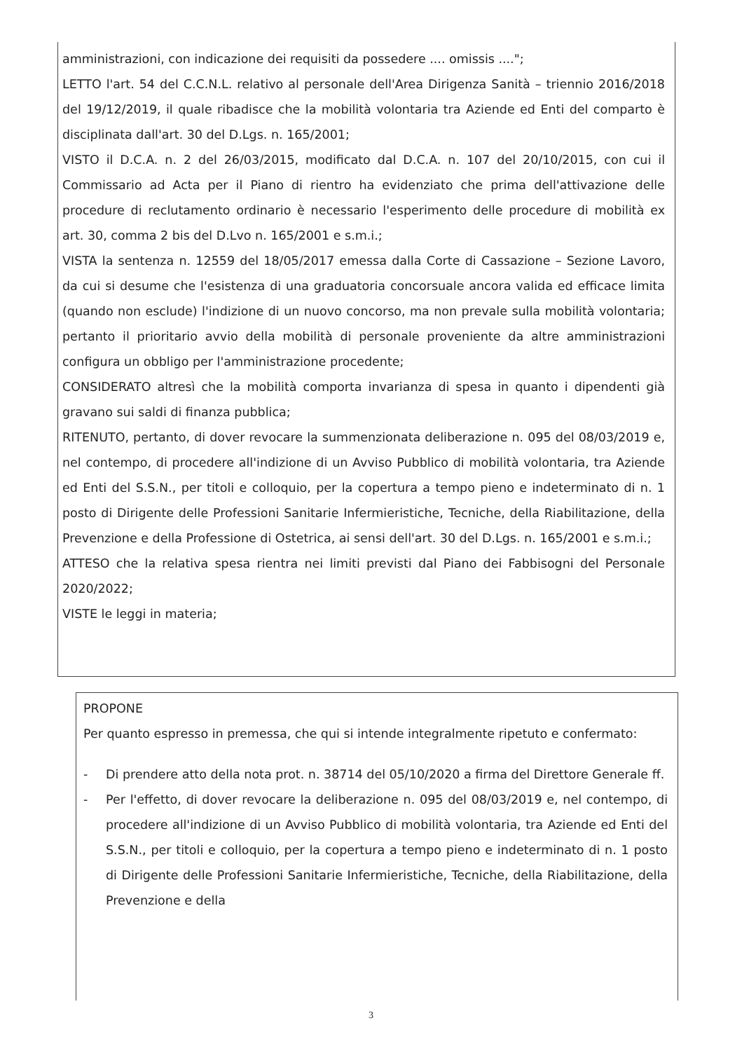amministrazioni, con indicazione dei requisiti da possedere .... omissis ....";
LETTO l'art. 54 del C.C.N.L. relativo al personale dell'Area Dirigenza Sanità – triennio 2016/2018 del 19/12/2019, il quale ribadisce che la mobilità volontaria tra Aziende ed Enti del comparto è disciplinata dall'art. 30 del D.Lgs. n. 165/2001;
VISTO il D.C.A. n. 2 del 26/03/2015, modificato dal D.C.A. n. 107 del 20/10/2015, con cui il Commissario ad Acta per il Piano di rientro ha evidenziato che prima dell'attivazione delle procedure di reclutamento ordinario è necessario l'esperimento delle procedure di mobilità ex art. 30, comma 2 bis del D.Lvo n. 165/2001 e s.m.i.;
VISTA la sentenza n. 12559 del 18/05/2017 emessa dalla Corte di Cassazione – Sezione Lavoro, da cui si desume che l'esistenza di una graduatoria concorsuale ancora valida ed efficace limita (quando non esclude) l'indizione di un nuovo concorso, ma non prevale sulla mobilità volontaria; pertanto il prioritario avvio della mobilità di personale proveniente da altre amministrazioni configura un obbligo per l'amministrazione procedente;
CONSIDERATO altresì che la mobilità comporta invarianza di spesa in quanto i dipendenti già gravano sui saldi di finanza pubblica;
RITENUTO, pertanto, di dover revocare la summenzionata deliberazione n. 095 del 08/03/2019 e, nel contempo, di procedere all'indizione di un Avviso Pubblico di mobilità volontaria, tra Aziende ed Enti del S.S.N., per titoli e colloquio, per la copertura a tempo pieno e indeterminato di n. 1 posto di Dirigente delle Professioni Sanitarie Infermieristiche, Tecniche, della Riabilitazione, della Prevenzione e della Professione di Ostetrica, ai sensi dell'art. 30 del D.Lgs. n. 165/2001 e s.m.i.;
ATTESO che la relativa spesa rientra nei limiti previsti dal Piano dei Fabbisogni del Personale 2020/2022;
VISTE le leggi in materia;
PROPONE
Per quanto espresso in premessa, che qui si intende integralmente ripetuto e confermato:
- Di prendere atto della nota prot. n. 38714 del 05/10/2020 a firma del Direttore Generale ff.
- Per l'effetto, di dover revocare la deliberazione n. 095 del 08/03/2019 e, nel contempo, di procedere all'indizione di un Avviso Pubblico di mobilità volontaria, tra Aziende ed Enti del S.S.N., per titoli e colloquio, per la copertura a tempo pieno e indeterminato di n. 1 posto di Dirigente delle Professioni Sanitarie Infermieristiche, Tecniche, della Riabilitazione, della Prevenzione e della
3